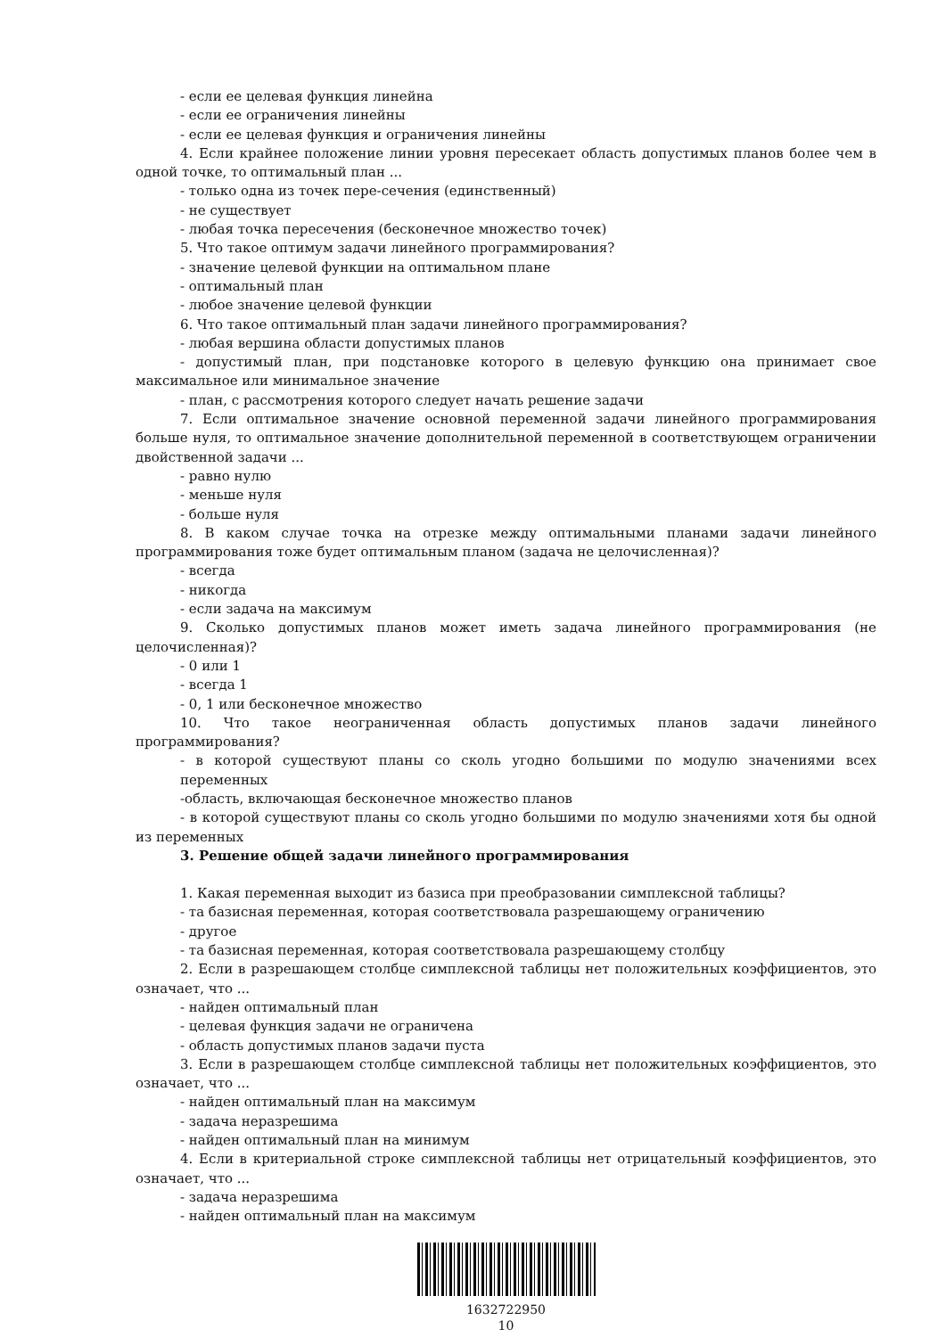- если ее целевая функция линейна
- если ее ограничения линейны
- если ее целевая функция и ограничения линейны
4. Если крайнее положение линии уровня пересекает область допустимых планов более чем в одной точке, то оптимальный план ...
- только одна из точек пере-сечения (единственный)
- не существует
- любая точка пересечения (бесконечное множество точек)
5. Что такое оптимум задачи линейного программирования?
- значение целевой функции на оптимальном плане
- оптимальный план
- любое значение целевой функции
6. Что такое оптимальный план задачи линейного программирования?
- любая вершина области допустимых планов
- допустимый план, при подстановке которого в целевую функцию она принимает свое максимальное или минимальное значение
- план, с рассмотрения которого следует начать решение задачи
7. Если оптимальное значение основной переменной задачи линейного программирования больше нуля, то оптимальное значение дополнительной переменной в соответствующем ограничении двойственной задачи ...
- равно нулю
- меньше нуля
- больше нуля
8. В каком случае точка на отрезке между оптимальными планами задачи линейного программирования тоже будет оптимальным планом (задача не целочисленная)?
- всегда
- никогда
- если задача на максимум
9. Сколько допустимых планов может иметь задача линейного программирования (не целочисленная)?
- 0 или 1
- всегда 1
- 0, 1 или бесконечное множество
10. Что такое неограниченная область допустимых планов задачи линейного программирования?
- в которой существуют планы со сколь угодно большими по модулю значениями всех переменных
-область, включающая бесконечное множество планов
- в которой существуют планы со сколь угодно большими по модулю значениями хотя бы одной из переменных
3. Решение общей задачи линейного программирования
1. Какая переменная выходит из базиса при преобразовании симплексной таблицы?
- та базисная переменная, которая соответствовала разрешающему ограничению
- другое
- та базисная переменная, которая соответствовала разрешающему столбцу
2. Если в разрешающем столбце симплексной таблицы нет положительных коэффициентов, это означает, что ...
- найден оптимальный план
- целевая функция задачи не ограничена
- область допустимых планов задачи пуста
3. Если в разрешающем столбце симплексной таблицы нет положительных коэффициентов, это означает, что ...
- найден оптимальный план на максимум
- задача неразрешима
- найден оптимальный план на минимум
4. Если в критериальной строке симплексной таблицы нет отрицательный коэффициентов, это означает, что ...
- задача неразрешима
- найден оптимальный план на максимум
1632722950
10